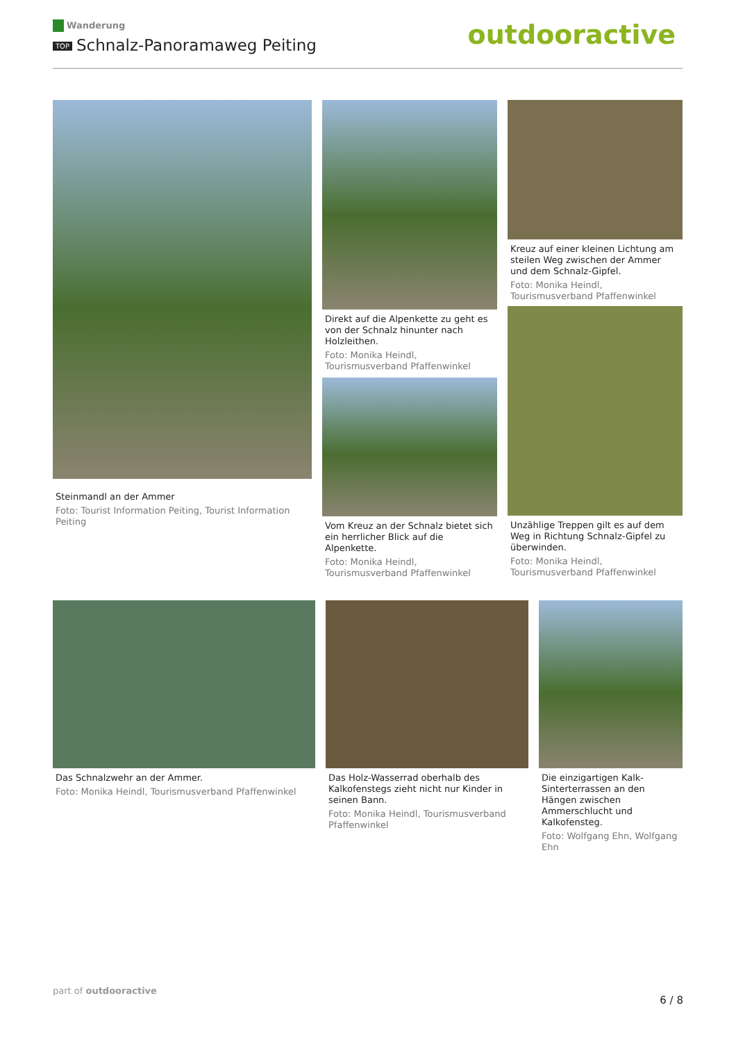Wanderung
TOP Schnalz-Panoramaweg Peiting
outdooractive
Steinmandl an der Ammer
Foto: Tourist Information Peiting, Tourist Information Peiting
Direkt auf die Alpenkette zu geht es von der Schnalz hinunter nach Holzleithen.
Foto: Monika Heindl, Tourismusverband Pfaffenwinkel
Vom Kreuz an der Schnalz bietet sich ein herrlicher Blick auf die Alpenkette.
Foto: Monika Heindl, Tourismusverband Pfaffenwinkel
Kreuz auf einer kleinen Lichtung am steilen Weg zwischen der Ammer und dem Schnalz-Gipfel.
Foto: Monika Heindl, Tourismusverband Pfaffenwinkel
Unzählige Treppen gilt es auf dem Weg in Richtung Schnalz-Gipfel zu überwinden.
Foto: Monika Heindl, Tourismusverband Pfaffenwinkel
Das Schnalzwehr an der Ammer.
Foto: Monika Heindl, Tourismusverband Pfaffenwinkel
Das Holz-Wasserrad oberhalb des Kalkofenstegs zieht nicht nur Kinder in seinen Bann.
Foto: Monika Heindl, Tourismusverband Pfaffenwinkel
Die einzigartigen Kalk-Sinterterrassen an den Hängen zwischen Ammerschlucht und Kalkofensteg.
Foto: Wolfgang Ehn, Wolfgang Ehn
part of outdooractive
6 / 8